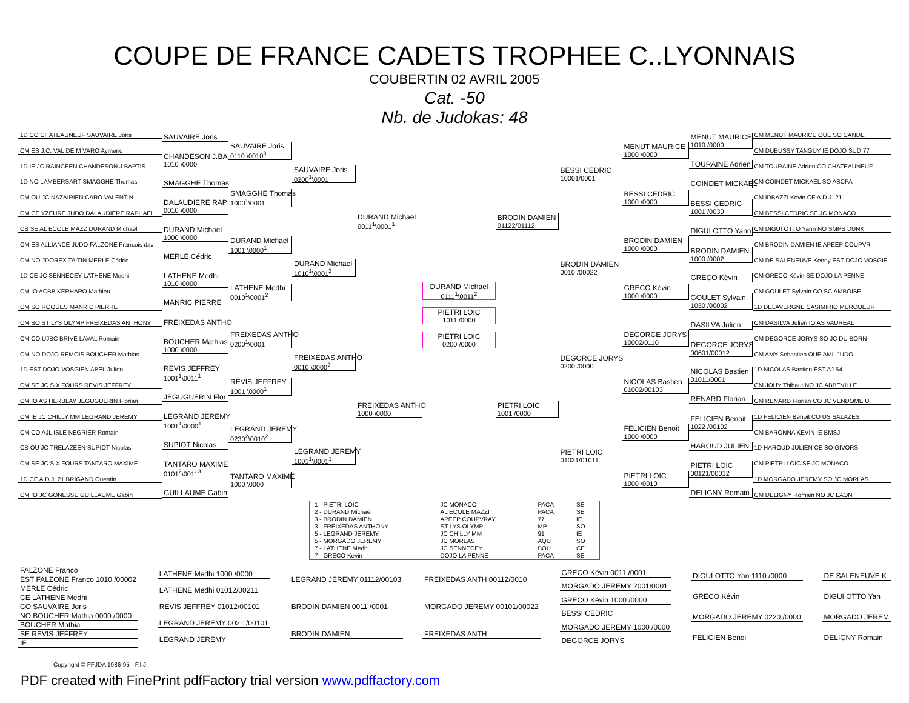COUPE DE FRANCE CADETS TROPHEE C..LYONNAIS
COUBERTIN 02 AVRIL 2005
Cat. -50
Nb. de Judokas: 48
1D CO CHATEAUNEUF SAUVAIRE Joris
CM ES J.C. VAL DE M VARO Aymeric
1D IE JC RAINCEEN CHANDESON J.BAPTIS
1D NO LAMBERSART SMAGGHE Thomas
CM OU JC NAZAIRIEN CARO VALENTIN
CM CE YZEURE JUDO DALAUDIERE RAPHAEL
CB SE AL ECOLE MAZZ DURAND Michael
CM ES ALLIANCE JUDO FALZONE Francois dav
CM NO JDOREX TAITIN MERLE Cédric
1D CE JC SENNECEY LATHENE Medhi
CM IO ACBB KERHARO Mathieu
CM SO ROQUES MANRIC PIERRE
CM SO ST LYS OLYMP FREIXEDAS ANTHONY
CM CO UJBC BRIVE LAVAL Romain
CM NO DOJO REMOIS BOUCHER Mathias
1D EST DOJO VOSGIEN ABEL Julien
CM SE JC SIX FOURS REVIS JEFFREY
CM IO AS HERBLAY JEGUGUERIN Florian
CM IE JC CHILLY MM LEGRAND JEREMY
CM CO AJL ISLE NEGRIER Romain
CB OU JC TRELAZEEN SUPIOT Nicolas
CM SE JC SIX FOURS TANTARO MAXIME
1D CE A.D.J. 21 BRIGAND Quentin
CM IO JC GONESSE GUILLAUME Gabin
SAUVAIRE Joris
CHANDESON J.BA
1010 \0000
SMAGGHE Thomas
DALAUDIERE RAP
0010 \0000
DURAND Michael
1000 \0000
MERLE Cédric
LATHENE Medhi
1010 \0000
MANRIC PIERRE
FREIXEDAS ANTHO
BOUCHER Mathias
1000 \0000
REVIS JEFFREY
1001<sup>1</sup>\0011<sup>1</sup>
JEGUGUERIN Flor
LEGRAND JEREMY
1001<sup>1</sup>\0000<sup>1</sup>
SUPIOT Nicolas
TANTARO MAXIME
0101<sup>2</sup>\0011<sup>3</sup>
GUILLAUME Gabin
SAUVAIRE Joris
0110 \0010<sup>3</sup>
SMAGGHE Thomas
1000<sup>1</sup>\0001
DURAND Michael
1001 \0000<sup>1</sup>
LATHENE Medhi
0010<sup>1</sup>\0001<sup>2</sup>
FREIXEDAS ANTHO
0200<sup>1</sup>\0001
REVIS JEFFREY
1001 \0000<sup>1</sup>
LEGRAND JEREMY
0230<sup>2</sup>\0010<sup>2</sup>
TANTARO MAXIME
1000 \0000
SAUVAIRE Joris
0200<sup>1</sup>\0001
DURAND Michael
1010<sup>1</sup>\0001<sup>2</sup>
FREIXEDAS ANTHO
0010 \0000<sup>2</sup>
LEGRAND JEREMY
1001<sup>1</sup>\0001<sup>1</sup>
DURAND Michael
0011<sup>1</sup>\0001<sup>1</sup>
FREIXEDAS ANTHO
1000 \0000
DURAND Michael
0111<sup>1</sup>\0011<sup>2</sup>
PIETRI LOIC
1011 /0000
PIETRI LOIC
0200 /0000
BRODIN DAMIEN
01122/01112
PIETRI LOIC
1001 /0000
BESSI CEDRIC
10001/0001
BRODIN DAMIEN
0010 /00022
DEGORCE JORYS
0200 /0000
PIETRI LOIC
01031/01011
MENUT MAURICE
1000 /0000
BESSI CEDRIC
1000 /0000
BRODIN DAMIEN
1000 /0000
GRECO Kévin
1000 /0000
DEGORCE JORYS
10002/0110
NICOLAS Bastien
01002/00103
FELICIEN Benoit
1000 /0000
PIETRI LOIC
1000 /0010
MENUT MAURICE
1010 /0000
TOURAINE Adrien
COINDET MICKAEL
BESSI CEDRIC
1001 /0030
DIGUI OTTO Yann
BRODIN DAMIEN
1000 /0002
GRECO Kévin
GOULET Sylvain
1030 /00002
DASILVA Julien
DEGORCE JORYS
00601/00012
NICOLAS Bastien
01011/0001
RENARD Florian
FELICIEN Benoit
1022 /00102
HAROUD JULIEN
PIETRI LOIC
00121/00012
DELIGNY Romain
CM MENUT MAURICE OUE SO CANDE
CM DUBUSSY TANGUY IE DOJO SUD 77
CM TOURAINE Adrien CO CHATEAUNEUF
CM COINDET MICKAEL SO ASCPA
CM IDBAZZI Kevin CE A.D.J. 21
CM BESSI CEDRIC SE JC MONACO
CM DIGUI OTTO Yann NO SMPS DUNK
CM BRODIN DAMIEN IE APEEP COUPVR
CM DE SALENEUVE Kenny EST DOJO VOSGIE
CM GRECO Kévin SE DOJO LA PENNE
CM GOULET Sylvain CO SC AMBOISE
1D DELAVERGNE CASIMIRIO MERCOEUR
CM DASILVA Julien IO AS VAUREAL
CM DEGORCE JORYS SO JC DU BORN
CM AMY Sebastien OUE AML JUDO
1D NICOLAS Bastien EST AJ 54
CM JOUY Thibaut NO JC ABBEVILLE
CM RENARD Florian CO JC VENDOME U
1D FELICIEN Benoit CO US SALAZES
CM BARONNA KEVIN IE BMSJ
1D HAROUD JULIEN CE SO GIVORS
CM PIETRI LOIC SE JC MONACO
1D MORGADO JEREMY SO JC MORLAS
CM DELIGNY Romain NO JC LAON
| 1 - PIETRI LOIC | JC MONACO | PACA | SE |
| 2 - DURAND Michael | AL ECOLE MAZZI | PACA | SE |
| 3 - BRODIN DAMIEN | APEEP COUPVRAY | 77 | IE |
| 3 - FREIXEDAS ANTHONY | ST LYS OLYMP | MP | SO |
| 5 - LEGRAND JEREMY | JC CHILLY MM | 91 | IE |
| 5 - MORGADO JEREMY | JC MORLAS | AQU | SO |
| 7 - LATHENE Medhi | JC SENNECEY | BOU | CE |
| 7 - GRECO Kévin | DOJO LA PENNE | PACA | SE |
FALZONE Franco
EST FALZONE Franco 1010 /00002
MERLE Cédric
CE LATHENE Medhi
CO SAUVAIRE Joris
NO BOUCHER Mathia 0000 /0000
BOUCHER Mathia
SE REVIS JEFFREY
IE
LATHENE Medhi 1000 /0000
LATHENE Medhi 01012/00211
REVIS JEFFREY 01012/00101
LEGRAND JEREMY 0021 /00101
LEGRAND JEREMY
LEGRAND JEREMY 01112/00103
BRODIN DAMIEN 0011 /0001
BRODIN DAMIEN
FREIXEDAS ANTH 00112/0010
MORGADO JEREMY 00101/00022
FREIXEDAS ANTH
GRECO Kévin 0011 /0001
MORGADO JEREMY 2001/0001
GRECO Kévin 1000 /0000
BESSI CEDRIC
MORGADO JEREMY 1000 /0000
DEGORCE JORYS
DIGUI OTTO Yan 1110 /0000
GRECO Kévin
MORGADO JEREMY 0220 /0000
FELICIEN Benoi
DE SALENEUVE K
DIGUI OTTO Yan
MORGADO JEREM
DELIGNY Romain
Copyright © FFJDA 1986-95 - F.I.J.
PDF created with FinePrint pdfFactory trial version www.pdffactory.com